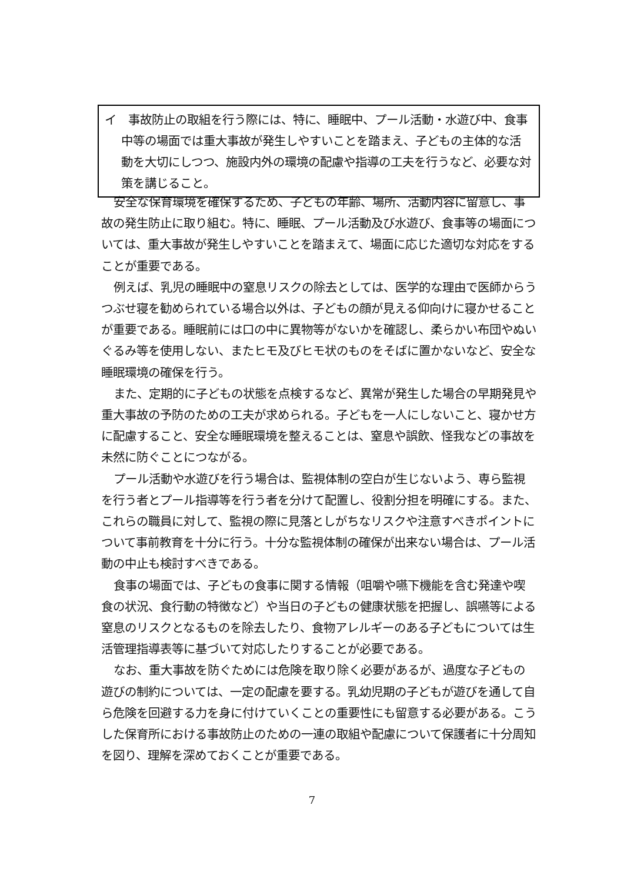イ　事故防止の取組を行う際には、特に、睡眠中、プール活動・水遊び中、食事中等の場面では重大事故が発生しやすいことを踏まえ、子どもの主体的な活動を大切にしつつ、施設内外の環境の配慮や指導の工夫を行うなど、必要な対策を講じること。
安全な保育環境を確保するため、子どもの年齢、場所、活動内容に留意し、事故の発生防止に取り組む。特に、睡眠、プール活動及び水遊び、食事等の場面については、重大事故が発生しやすいことを踏まえて、場面に応じた適切な対応をすることが重要である。
例えば、乳児の睡眠中の窒息リスクの除去としては、医学的な理由で医師からうつぶせ寝を勧められている場合以外は、子どもの顔が見える仰向けに寝かせることが重要である。睡眠前には口の中に異物等がないかを確認し、柔らかい布団やぬいぐるみ等を使用しない、またヒモ及びヒモ状のものをそばに置かないなど、安全な睡眠環境の確保を行う。
また、定期的に子どもの状態を点検するなど、異常が発生した場合の早期発見や重大事故の予防のための工夫が求められる。子どもを一人にしないこと、寝かせ方に配慮すること、安全な睡眠環境を整えることは、窒息や誤飲、怪我などの事故を未然に防ぐことにつながる。
プール活動や水遊びを行う場合は、監視体制の空白が生じないよう、専ら監視を行う者とプール指導等を行う者を分けて配置し、役割分担を明確にする。また、これらの職員に対して、監視の際に見落としがちなリスクや注意すべきポイントについて事前教育を十分に行う。十分な監視体制の確保が出来ない場合は、プール活動の中止も検討すべきである。
食事の場面では、子どもの食事に関する情報（咀嚼や嚥下機能を含む発達や喫食の状況、食行動の特徴など）や当日の子どもの健康状態を把握し、誤嚥等による窒息のリスクとなるものを除去したり、食物アレルギーのある子どもについては生活管理指導表等に基づいて対応したりすることが必要である。
なお、重大事故を防ぐためには危険を取り除く必要があるが、過度な子どもの遊びの制約については、一定の配慮を要する。乳幼児期の子どもが遊びを通して自ら危険を回避する力を身に付けていくことの重要性にも留意する必要がある。こうした保育所における事故防止のための一連の取組や配慮について保護者に十分周知を図り、理解を深めておくことが重要である。
7